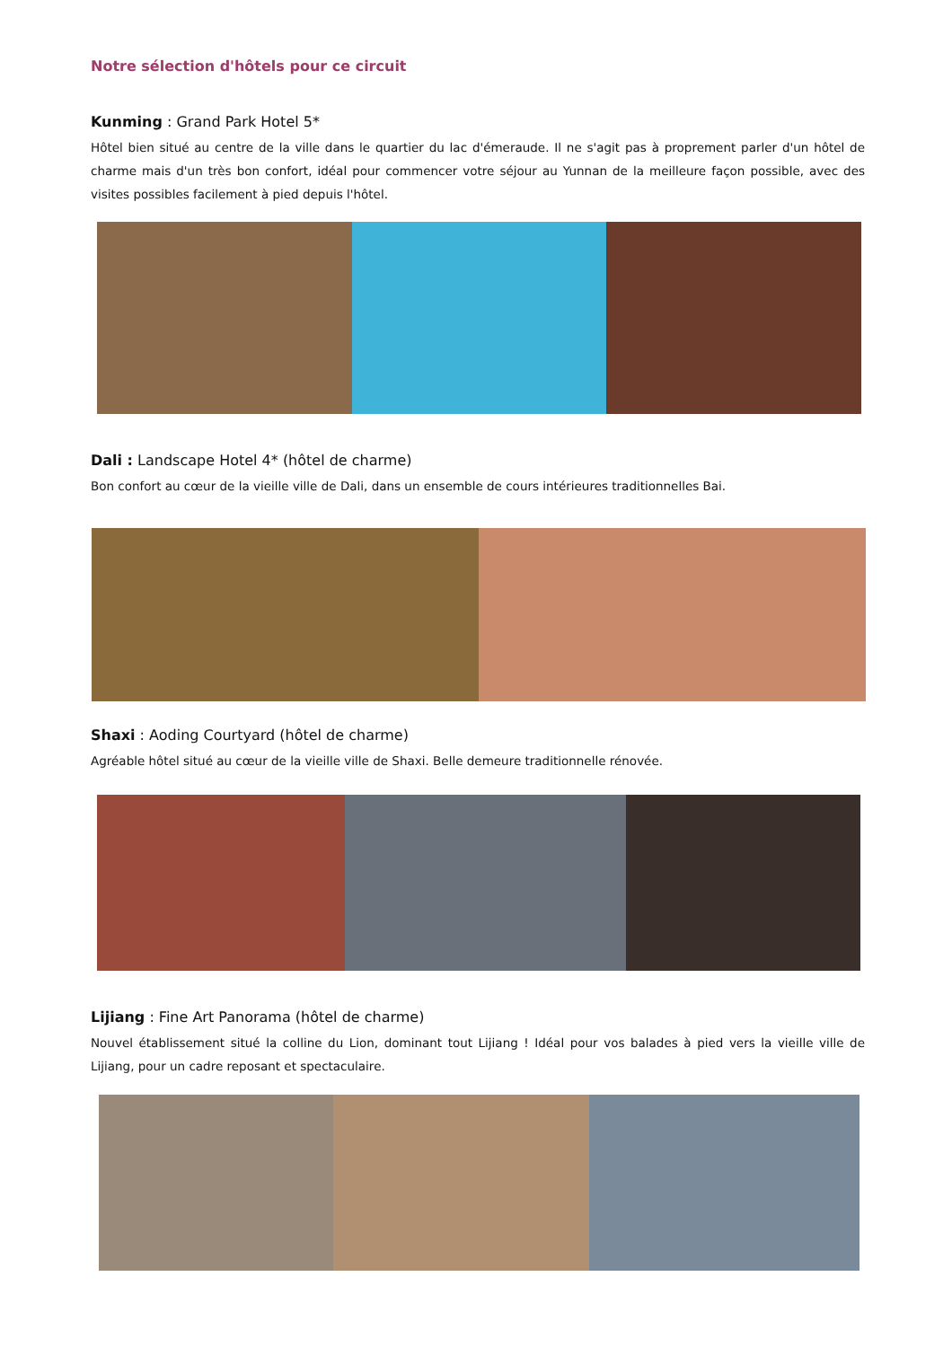Notre sélection d'hôtels pour ce circuit
Kunming : Grand Park Hotel 5*
Hôtel bien situé au centre de la ville dans le quartier du lac d'émeraude. Il ne s'agit pas à proprement parler d'un hôtel de charme mais d'un très bon confort, idéal pour commencer votre séjour au Yunnan de la meilleure façon possible, avec des visites possibles facilement à pied depuis l'hôtel.
Dali : Landscape Hotel 4* (hôtel de charme)
Bon confort au cœur de la vieille ville de Dali, dans un ensemble de cours intérieures traditionnelles Bai.
Shaxi : Aoding Courtyard (hôtel de charme)
Agréable hôtel situé au cœur de la vieille ville de Shaxi. Belle demeure traditionnelle rénovée.
Lijiang : Fine Art Panorama (hôtel de charme)
Nouvel établissement situé la colline du Lion, dominant tout Lijiang ! Idéal pour vos balades à pied vers la vieille ville de Lijiang, pour un cadre reposant et spectaculaire.